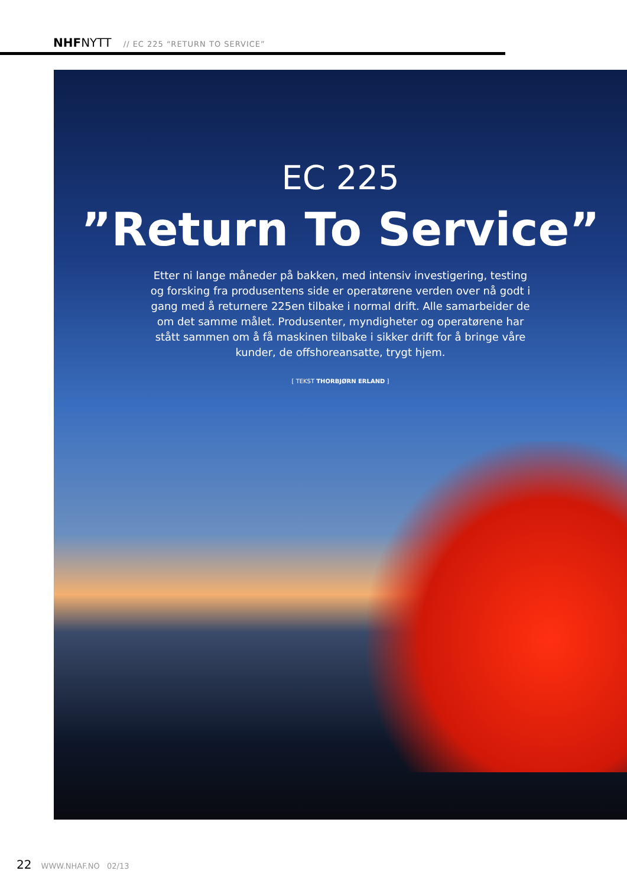NHFNYTT // EC 225 “RETURN TO SERVICE”
EC 225
”Return To Service”
Etter ni lange måneder på bakken, med intensiv investigering, testing og forsking fra produsentens side er operatørene verden over nå godt i gang med å returnere 225en tilbake i normal drift. Alle samarbeider de om det samme målet. Produsenter, myndigheter og operatørene har stått sammen om å få maskinen tilbake i sikker drift for å bringe våre kunder, de offshoreansatte, trygt hjem.
[ TEKST THORBJØRN ERLAND ]
22 WWW.NHAF.NO 02/13